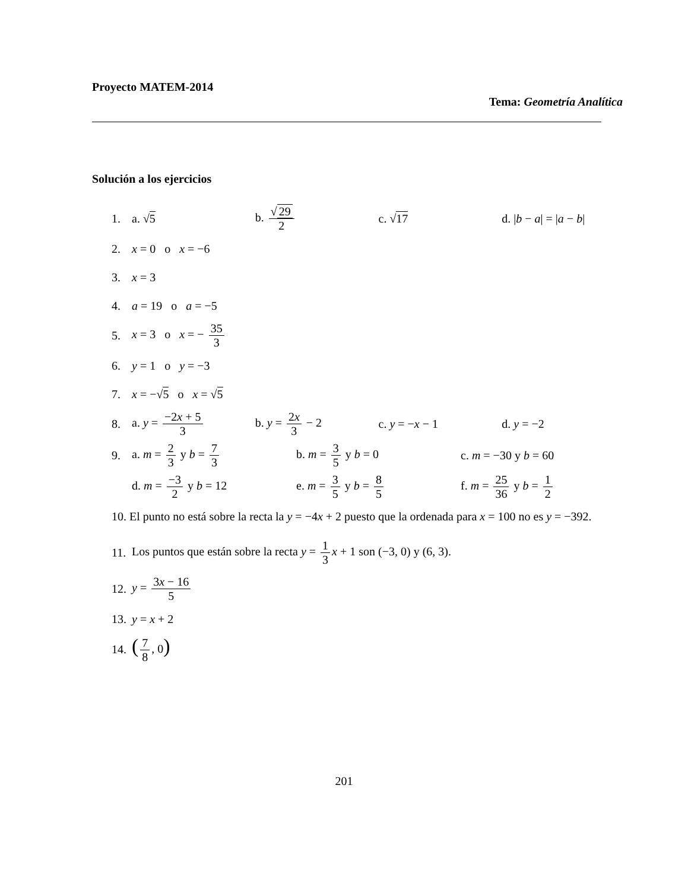Proyecto MATEM-2014
Tema: Geometría Analítica
Solución a los ejercicios
1. a. √5 b. √ 29 2 c. √17 d. |b − a| = |a − b|
2. x = 0 o x = −6
3. x = 3
4. a = 19 o a = −5
5. x = 3 o x = − 35 3
6. y = 1 o y = −3
7. x = −√5 o x = √5
8. a. y = −2x + 5 3 b. y = 2x 3 − 2 c. y = −x − 1 d. y = −2
9. a. m = 2 3 y b = 7 3 b. m = 3 5 y b = 0 c. m = −30 y b = 60
d. m = −3 2 y b = 12 e. m = 3 5 y b = 8 5 f. m = 25 36 y b = 1 2
10. El punto no está sobre la recta la y = −4x + 2 puesto que la ordenada para x = 100 no es y = −392.
11. Los puntos que están sobre la recta y = 1 3 x + 1 son (−3, 0) y (6, 3).
12. y = 3x − 16 5
13. y = x + 2
14. (7 8, 0)
201